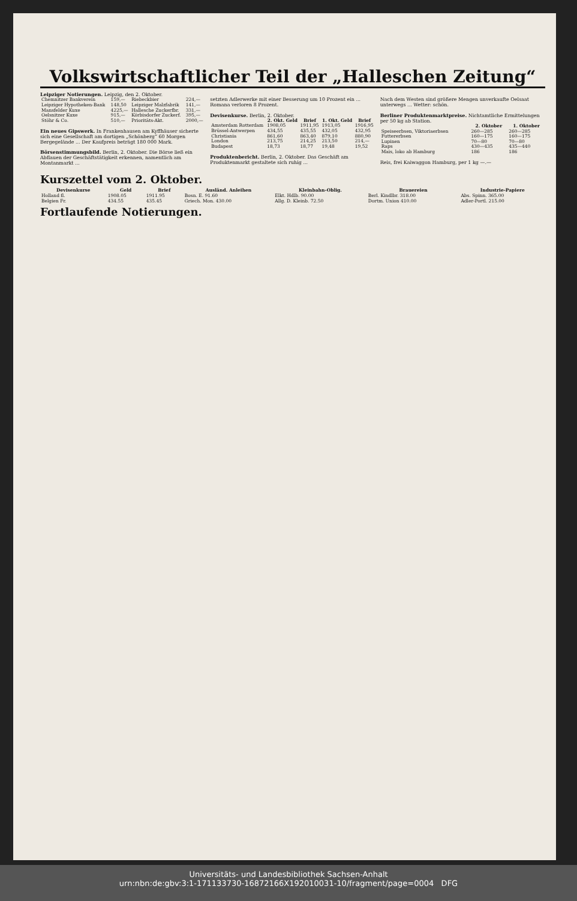Volkswirtschaftlicher Teil der „Halleschen Zeitung“
Leipziger Notierungen. Leipzig, den 2. Oktober.
| Chemnitzer Bankverein | 159,— | Riebeckbier | 224,— |
| Leipziger Hypotheken-Bank | 148,50 | Leipziger Malzfabrik | 141,— |
| Mansfelder Kuxe | 4225,— | Hallesche Zuckerfbr. | 331,— |
| Oelsnitzer Kuxe | 915,— | Körbisdorfer Zuckerf. | 395,— |
| Stöhr & Co. | 510,— | Prioritäts-Akt. | 2000,— |
Ein neues Gipswerk. In Frankenhausen am Kyffhäuser sicherte sich eine Gesellschaft am dortigen „Schönberg“ 60 Morgen Bergegelände ... Der Kaufpreis beträgt 180 000 Mark.
Börsenstimmungsbild. Berlin, 2. Oktober. Die Börse ließ ein Abflauen der Geschäftstätigkeit erkennen, namentlich am Montanmarkt ...
setzten Adlerwerke mit einer Besserung um 10 Prozent ein ... Romana verloren 8 Prozent.
Devisenkurse. Berlin, 2. Oktober.
| | 2. Okt. Geld | Brief | 1. Okt. Geld | Brief |
| --- | --- | --- | --- | --- |
| Amsterdam Rotterdam | 1908,05 | 1911,95 | 1913,05 | 1916,95 |
| Brüssel-Antwerpen | 434,55 | 435,55 | 432,05 | 432,95 |
| Christiania | 861,60 | 863,40 | 879,10 | 880,90 |
| London | 213,75 | 214,25 | 213,50 | 214,— |
| Budapest | 18,73 | 18,77 | 19,48 | 19,52 |
Produktenbericht. Berlin, 2. Oktober. Das Geschäft am Produktenmarkt gestaltete sich ruhig ...
Nach dem Westen sind größere Mengen unverkaufte Oelsaat unterwegs ... Wetter: schön.
Berliner Produktenmarktpreise. Nichtamtliche Ermittelungen per 50 kg ab Station.
| | 2. Oktober | 1. Oktober |
| --- | --- | --- |
| Speiseerbsen, Viktoriaerbsen | 260—285 | 260—285 |
| Futtererbsen | 160—175 | 160—175 |
| Lupinen | 70—80 | 70—80 |
| Raps | 430—435 | 435—440 |
| Mais, loko ab Hamburg | 186 | 186 |
Reis, frei Kaiwaggon Hamburg, per 1 kg —.—
Kurszettel vom 2. Oktober.
| Devisenkurse | Geld | Brief | Ausländ. Anleihen | Kleinbahn-Oblig. | Brauereien | Industrie-Papiere |
| --- | --- | --- | --- | --- | --- | --- |
| Holland fl. | 1908.05 | 1911.95 | Bosn. E. 91.60 | Elkt. Hdlb. 90.00 | Berl. Kindlbr. 318.00 | Abs. Spinn. 365.00 |
| Belgien Fr. | 434.55 | 435.45 | Griech. Mon. 430.00 | Allg. D. Kleinb. 72.50 | Dortm. Union 410.00 | Adler-Portl. 215.00 |
Fortlaufende Notierungen.
Universitäts- und Landesbibliothek Sachsen-Anhalt
urn:nbn:de:gbv:3:1-171133730-16872166X192010031-10/fragment/page=0004 DFG